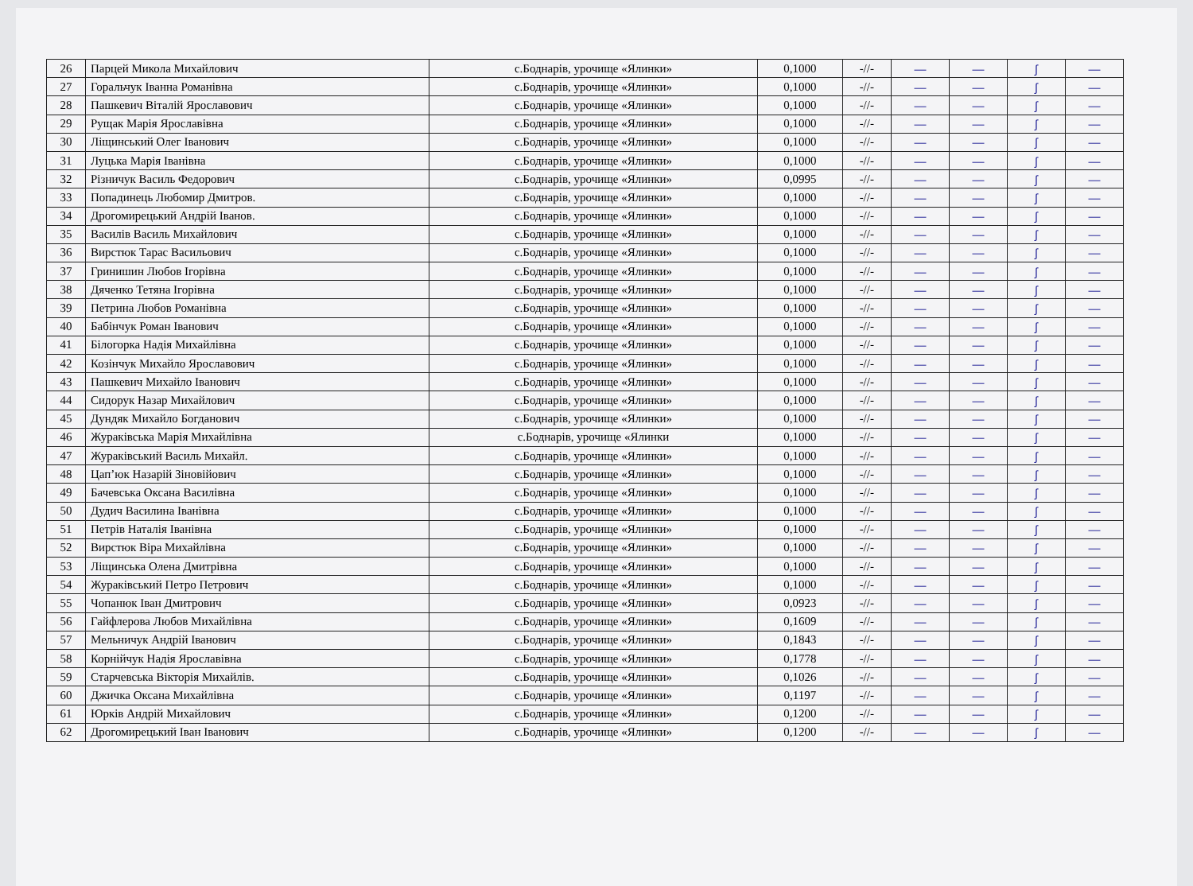| 26 | Парцей Микола Михайлович | с.Боднарів, урочище «Ялинки» | 0,1000 | -//- | — | — | ʃ | — |
| 27 | Горальчук Іванна Романівна | с.Боднарів, урочище «Ялинки» | 0,1000 | -//- | — | — | ʃ | — |
| 28 | Пашкевич Віталій Ярославович | с.Боднарів, урочище «Ялинки» | 0,1000 | -//- | — | — | ʃ | — |
| 29 | Рущак Марія Ярославівна | с.Боднарів, урочище «Ялинки» | 0,1000 | -//- | — | — | ʃ | — |
| 30 | Ліщинський Олег Іванович | с.Боднарів, урочище «Ялинки» | 0,1000 | -//- | — | — | ʃ | — |
| 31 | Луцька Марія Іванівна | с.Боднарів, урочище «Ялинки» | 0,1000 | -//- | — | — | ʃ | — |
| 32 | Різничук Василь Федорович | с.Боднарів, урочище «Ялинки» | 0,0995 | -//- | — | — | ʃ | — |
| 33 | Попадинець Любомир Дмитров. | с.Боднарів, урочище «Ялинки» | 0,1000 | -//- | — | — | ʃ | — |
| 34 | Дрогомирецький Андрій Іванов. | с.Боднарів, урочище «Ялинки» | 0,1000 | -//- | — | — | ʃ | — |
| 35 | Василів Василь Михайлович | с.Боднарів, урочище «Ялинки» | 0,1000 | -//- | — | — | ʃ | — |
| 36 | Вирстюк Тарас Васильович | с.Боднарів, урочище «Ялинки» | 0,1000 | -//- | — | — | ʃ | — |
| 37 | Гринишин Любов Ігорівна | с.Боднарів, урочище «Ялинки» | 0,1000 | -//- | — | — | ʃ | — |
| 38 | Дяченко Тетяна Ігорівна | с.Боднарів, урочище «Ялинки» | 0,1000 | -//- | — | — | ʃ | — |
| 39 | Петрина Любов Романівна | с.Боднарів, урочище «Ялинки» | 0,1000 | -//- | — | — | ʃ | — |
| 40 | Бабінчук Роман Іванович | с.Боднарів, урочище «Ялинки» | 0,1000 | -//- | — | — | ʃ | — |
| 41 | Білогорка Надія Михайлівна | с.Боднарів, урочище «Ялинки» | 0,1000 | -//- | — | — | ʃ | — |
| 42 | Козінчук Михайло Ярославович | с.Боднарів, урочище «Ялинки» | 0,1000 | -//- | — | — | ʃ | — |
| 43 | Пашкевич Михайло Іванович | с.Боднарів, урочище «Ялинки» | 0,1000 | -//- | — | — | ʃ | — |
| 44 | Сидорук Назар Михайлович | с.Боднарів, урочище «Ялинки» | 0,1000 | -//- | — | — | ʃ | — |
| 45 | Дундяк Михайло Богданович | с.Боднарів, урочище «Ялинки» | 0,1000 | -//- | — | — | ʃ | — |
| 46 | Жураківська Марія Михайлівна | с.Боднарів, урочище «Ялинки | 0,1000 | -//- | — | — | ʃ | — |
| 47 | Жураківський Василь Михайл. | с.Боднарів, урочище «Ялинки» | 0,1000 | -//- | — | — | ʃ | — |
| 48 | Цап’юк Назарій Зіновійович | с.Боднарів, урочище «Ялинки» | 0,1000 | -//- | — | — | ʃ | — |
| 49 | Бачевська Оксана Василівна | с.Боднарів, урочище «Ялинки» | 0,1000 | -//- | — | — | ʃ | — |
| 50 | Дудич Василина Іванівна | с.Боднарів, урочище «Ялинки» | 0,1000 | -//- | — | — | ʃ | — |
| 51 | Петрів Наталія Іванівна | с.Боднарів, урочище «Ялинки» | 0,1000 | -//- | — | — | ʃ | — |
| 52 | Вирстюк Віра Михайлівна | с.Боднарів, урочище «Ялинки» | 0,1000 | -//- | — | — | ʃ | — |
| 53 | Ліщинська Олена Дмитрівна | с.Боднарів, урочище «Ялинки» | 0,1000 | -//- | — | — | ʃ | — |
| 54 | Жураківський Петро Петрович | с.Боднарів, урочище «Ялинки» | 0,1000 | -//- | — | — | ʃ | — |
| 55 | Чопанюк Іван Дмитрович | с.Боднарів, урочище «Ялинки» | 0,0923 | -//- | — | — | ʃ | — |
| 56 | Гайфлерова Любов Михайлівна | с.Боднарів, урочище «Ялинки» | 0,1609 | -//- | — | — | ʃ | — |
| 57 | Мельничук Андрій Іванович | с.Боднарів, урочище «Ялинки» | 0,1843 | -//- | — | — | ʃ | — |
| 58 | Корнійчук Надія Ярославівна | с.Боднарів, урочище «Ялинки» | 0,1778 | -//- | — | — | ʃ | — |
| 59 | Старчевська Вікторія Михайлів. | с.Боднарів, урочище «Ялинки» | 0,1026 | -//- | — | — | ʃ | — |
| 60 | Джичка Оксана Михайлівна | с.Боднарів, урочище «Ялинки» | 0,1197 | -//- | — | — | ʃ | — |
| 61 | Юрків Андрій Михайлович | с.Боднарів, урочище «Ялинки» | 0,1200 | -//- | — | — | ʃ | — |
| 62 | Дрогомирецький Іван Іванович | с.Боднарів, урочище «Ялинки» | 0,1200 | -//- | — | — | ʃ | — |